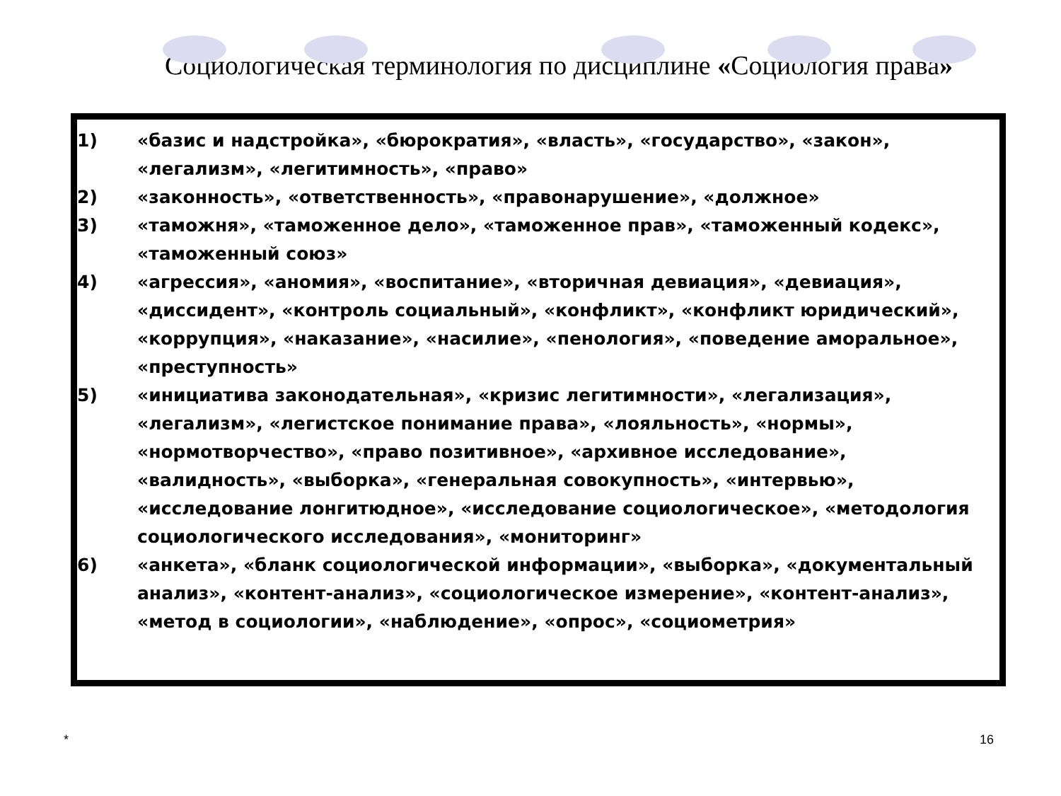Социологическая терминология по дисциплине «Социология права»
1) «базис и надстройка», «бюрократия», «власть», «государство», «закон», «легализм», «легитимность», «право»
2) «законность», «ответственность», «правонарушение», «должное»
3) «таможня», «таможенное дело», «таможенное прав», «таможенный кодекс», «таможенный союз»
4) «агрессия», «аномия», «воспитание», «вторичная девиация», «девиация», «диссидент», «контроль социальный», «конфликт», «конфликт юридический», «коррупция», «наказание», «насилие», «пенология», «поведение аморальное», «преступность»
5) «инициатива законодательная», «кризис легитимности», «легализация», «легализм», «легистское понимание права», «лояльность», «нормы», «нормотворчество», «право позитивное», «архивное исследование», «валидность», «выборка», «генеральная совокупность», «интервью», «исследование лонгитюдное», «исследование социологическое», «методология социологического исследования», «мониторинг»
6) «анкета», «бланк социологической информации», «выборка», «документальный анализ», «контент-анализ», «социологическое измерение», «контент-анализ», «метод в социологии», «наблюдение», «опрос», «социометрия»
* 16